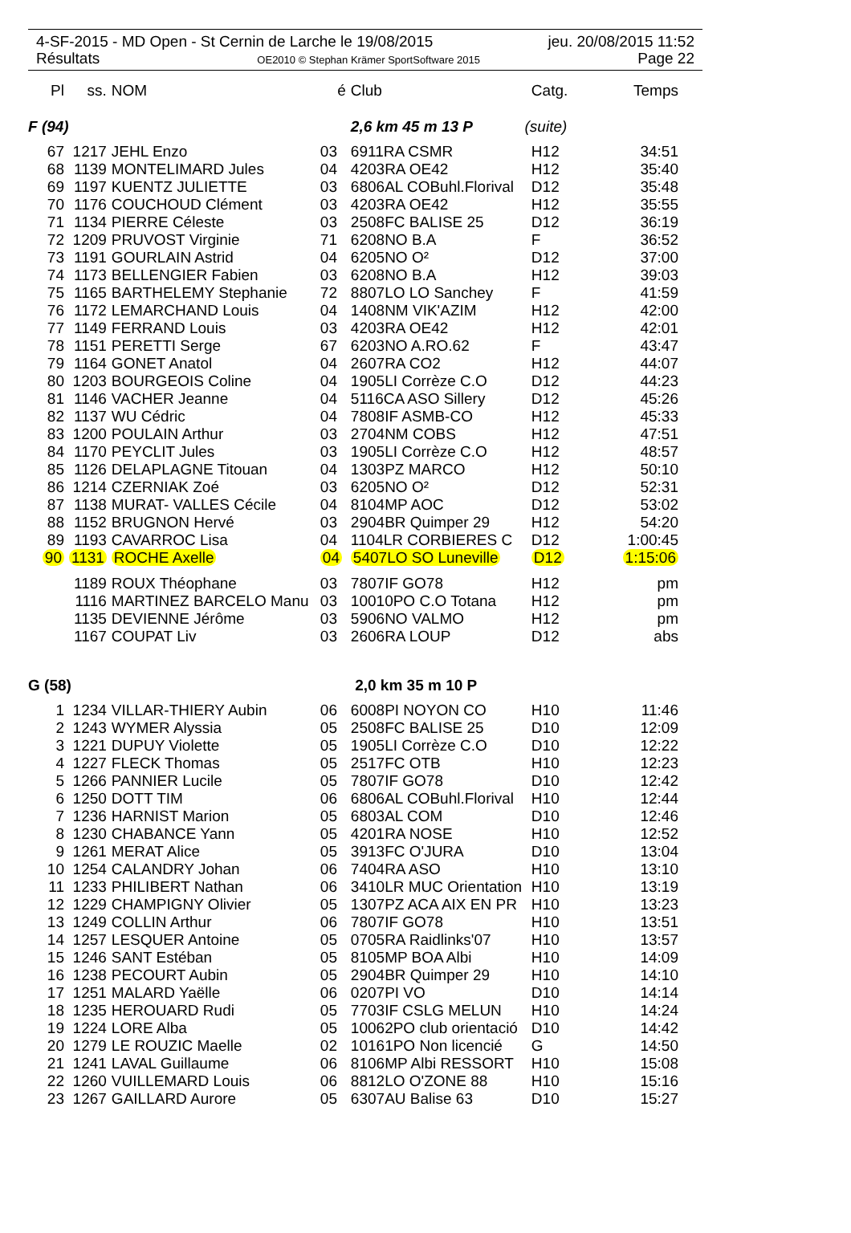4-SF-2015 - MD Open - St Cernin de Larche le 19/08/2015 jeu. 20/08/2015 11:52
Résultats OE2010 © Stephan Krämer SportSoftware 2015 Page 22
| Pl | ss. | NOM | é | Club | Catg. | Temps |
| --- | --- | --- | --- | --- | --- | --- |
| F (94) | | | | 2,6 km 45 m 13 P (suite) | | |
| 67 | 1217 | JEHL Enzo | 03 | 6911RA CSMR | H12 | 34:51 |
| 68 | 1139 | MONTELIMARD Jules | 04 | 4203RA OE42 | H12 | 35:40 |
| 69 | 1197 | KUENTZ JULIETTE | 03 | 6806AL COBuhl.Florival | D12 | 35:48 |
| 70 | 1176 | COUCHOUD Clément | 03 | 4203RA OE42 | H12 | 35:55 |
| 71 | 1134 | PIERRE Céleste | 03 | 2508FC BALISE 25 | D12 | 36:19 |
| 72 | 1209 | PRUVOST Virginie | 71 | 6208NO B.A | F | 36:52 |
| 73 | 1191 | GOURLAIN Astrid | 04 | 6205NO O² | D12 | 37:00 |
| 74 | 1173 | BELLENGIER Fabien | 03 | 6208NO B.A | H12 | 39:03 |
| 75 | 1165 | BARTHELEMY Stephanie | 72 | 8807LO LO Sanchey | F | 41:59 |
| 76 | 1172 | LEMARCHAND Louis | 04 | 1408NM VIK'AZIM | H12 | 42:00 |
| 77 | 1149 | FERRAND Louis | 03 | 4203RA OE42 | H12 | 42:01 |
| 78 | 1151 | PERETTI Serge | 67 | 6203NO A.RO.62 | F | 43:47 |
| 79 | 1164 | GONET Anatol | 04 | 2607RA CO2 | H12 | 44:07 |
| 80 | 1203 | BOURGEOIS Coline | 04 | 1905LI Corrèze C.O | D12 | 44:23 |
| 81 | 1146 | VACHER Jeanne | 04 | 5116CA ASO Sillery | D12 | 45:26 |
| 82 | 1137 | WU Cédric | 04 | 7808IF ASMB-CO | H12 | 45:33 |
| 83 | 1200 | POULAIN Arthur | 03 | 2704NM COBS | H12 | 47:51 |
| 84 | 1170 | PEYCLIT Jules | 03 | 1905LI Corrèze C.O | H12 | 48:57 |
| 85 | 1126 | DELAPLAGNE Titouan | 04 | 1303PZ MARCO | H12 | 50:10 |
| 86 | 1214 | CZERNIAK Zoé | 03 | 6205NO O² | D12 | 52:31 |
| 87 | 1138 | MURAT- VALLES Cécile | 04 | 8104MP AOC | D12 | 53:02 |
| 88 | 1152 | BRUGNON Hervé | 03 | 2904BR Quimper 29 | H12 | 54:20 |
| 89 | 1193 | CAVARROC Lisa | 04 | 1104LR CORBIERES C | D12 | 1:00:45 |
| 90 | 1131 | ROCHE Axelle | 04 | 5407LO SO Luneville | D12 | 1:15:06 |
| | 1189 | ROUX Théophane | 03 | 7807IF GO78 | H12 | pm |
| | 1116 | MARTINEZ BARCELO Manu | 03 | 10010PO C.O Totana | H12 | pm |
| | 1135 | DEVIENNE Jérôme | 03 | 5906NO VALMO | H12 | pm |
| | 1167 | COUPAT Liv | 03 | 2606RA LOUP | D12 | abs |
| G (58) | | | | 2,0 km 35 m 10 P | | |
| 1 | 1234 | VILLAR-THIERY Aubin | 06 | 6008PI NOYON CO | H10 | 11:46 |
| 2 | 1243 | WYMER Alyssia | 05 | 2508FC BALISE 25 | D10 | 12:09 |
| 3 | 1221 | DUPUY Violette | 05 | 1905LI Corrèze C.O | D10 | 12:22 |
| 4 | 1227 | FLECK Thomas | 05 | 2517FC OTB | H10 | 12:23 |
| 5 | 1266 | PANNIER Lucile | 05 | 7807IF GO78 | D10 | 12:42 |
| 6 | 1250 | DOTT TIM | 06 | 6806AL COBuhl.Florival | H10 | 12:44 |
| 7 | 1236 | HARNIST Marion | 05 | 6803AL COM | D10 | 12:46 |
| 8 | 1230 | CHABANCE Yann | 05 | 4201RA NOSE | H10 | 12:52 |
| 9 | 1261 | MERAT Alice | 05 | 3913FC O'JURA | D10 | 13:04 |
| 10 | 1254 | CALANDRY Johan | 06 | 7404RA ASO | H10 | 13:10 |
| 11 | 1233 | PHILIBERT Nathan | 06 | 3410LR MUC Orientation | H10 | 13:19 |
| 12 | 1229 | CHAMPIGNY Olivier | 05 | 1307PZ ACA AIX EN PR | H10 | 13:23 |
| 13 | 1249 | COLLIN Arthur | 06 | 7807IF GO78 | H10 | 13:51 |
| 14 | 1257 | LESQUER Antoine | 05 | 0705RA Raidlinks'07 | H10 | 13:57 |
| 15 | 1246 | SANT Estéban | 05 | 8105MP BOA Albi | H10 | 14:09 |
| 16 | 1238 | PECOURT Aubin | 05 | 2904BR Quimper 29 | H10 | 14:10 |
| 17 | 1251 | MALARD Yaëlle | 06 | 0207PI VO | D10 | 14:14 |
| 18 | 1235 | HEROUARD Rudi | 05 | 7703IF CSLG MELUN | H10 | 14:24 |
| 19 | 1224 | LORE Alba | 05 | 10062PO club orientació | D10 | 14:42 |
| 20 | 1279 | LE ROUZIC Maelle | 02 | 10161PO Non licencié | G | 14:50 |
| 21 | 1241 | LAVAL Guillaume | 06 | 8106MP Albi RESSORT | H10 | 15:08 |
| 22 | 1260 | VUILLEMARD Louis | 06 | 8812LO O'ZONE 88 | H10 | 15:16 |
| 23 | 1267 | GAILLARD Aurore | 05 | 6307AU Balise 63 | D10 | 15:27 |